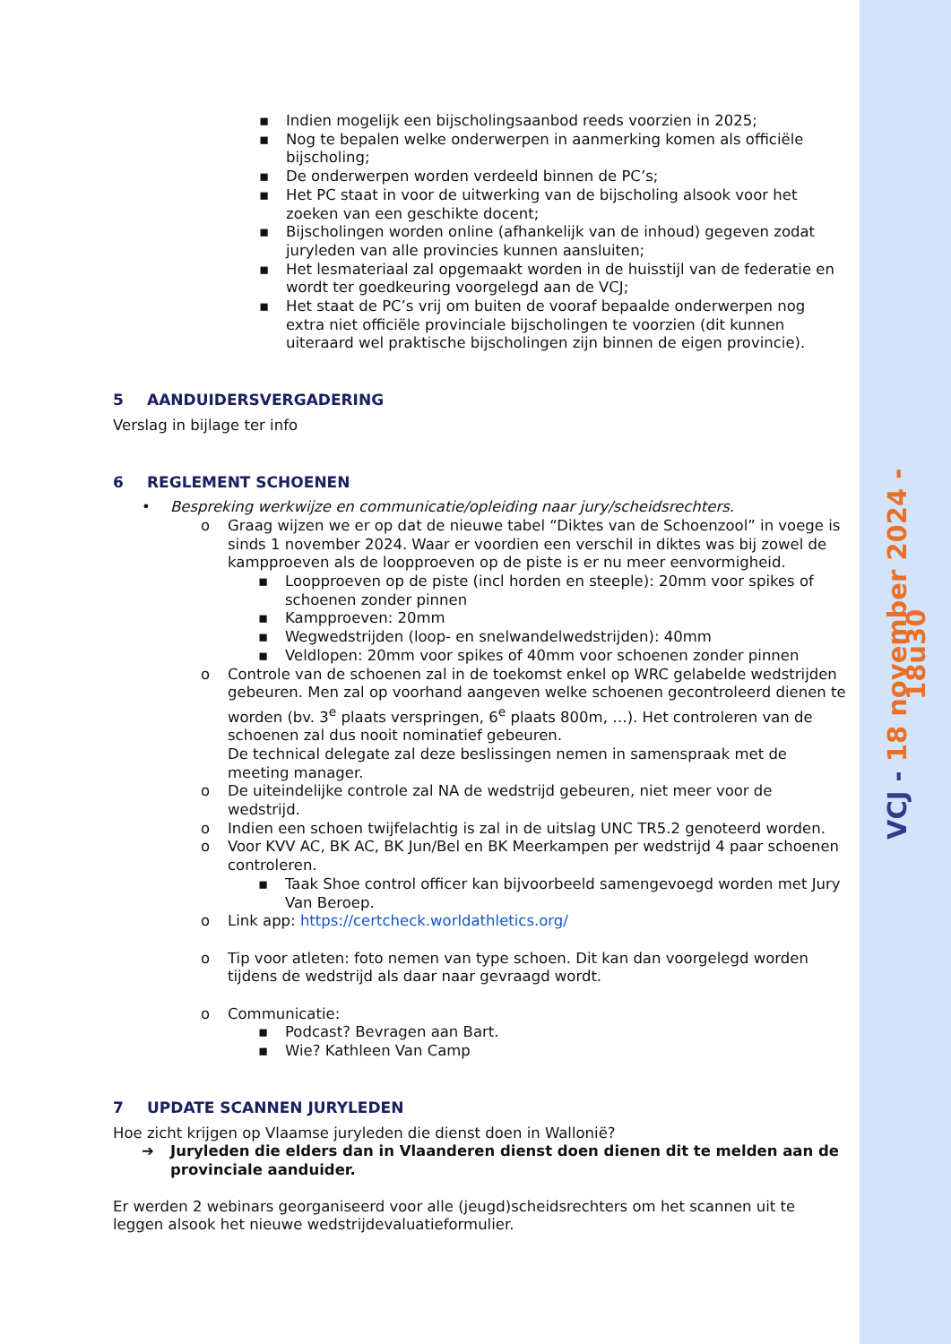VCJ - 18 november 2024 - 18u30
Indien mogelijk een bijscholingsaanbod reeds voorzien in 2025;
Nog te bepalen welke onderwerpen in aanmerking komen als officiële bijscholing;
De onderwerpen worden verdeeld binnen de PC’s;
Het PC staat in voor de uitwerking van de bijscholing alsook voor het zoeken van een geschikte docent;
Bijscholingen worden online (afhankelijk van de inhoud) gegeven zodat juryleden van alle provincies kunnen aansluiten;
Het lesmateriaal zal opgemaakt worden in de huisstijl van de federatie en wordt ter goedkeuring voorgelegd aan de VCJ;
Het staat de PC’s vrij om buiten de vooraf bepaalde onderwerpen nog extra niet officiële provinciale bijscholingen te voorzien (dit kunnen uiteraard wel praktische bijscholingen zijn binnen de eigen provincie).
5 AANDUIDERSVERGADERING
Verslag in bijlage ter info
6 REGLEMENT SCHOENEN
• Bespreking werkwijze en communicatie/opleiding naar jury/scheidsrechters.
o Graag wijzen we er op dat de nieuwe tabel “Diktes van de Schoenzool” in voege is sinds 1 november 2024. Waar er voordien een verschil in diktes was bij zowel de kampproeven als de loopproeven op de piste is er nu meer eenvormigheid.
Loopproeven op de piste (incl horden en steeple): 20mm voor spikes of schoenen zonder pinnen
Kampproeven: 20mm
Wegwedstrijden (loop- en snelwandelwedstrijden): 40mm
Veldlopen: 20mm voor spikes of 40mm voor schoenen zonder pinnen
o Controle van de schoenen zal in de toekomst enkel op WRC gelabelde wedstrijden gebeuren. Men zal op voorhand aangeven welke schoenen gecontroleerd dienen te worden (bv. 3<sup>e</sup> plaats verspringen, 6<sup>e</sup> plaats 800m, …). Het controleren van de schoenen zal dus nooit nominatief gebeuren.
De technical delegate zal deze beslissingen nemen in samenspraak met de meeting manager.
o De uiteindelijke controle zal NA de wedstrijd gebeuren, niet meer voor de wedstrijd.
o Indien een schoen twijfelachtig is zal in de uitslag UNC TR5.2 genoteerd worden.
o Voor KVV AC, BK AC, BK Jun/Bel en BK Meerkampen per wedstrijd 4 paar schoenen controleren.
Taak Shoe control officer kan bijvoorbeeld samengevoegd worden met Jury Van Beroep.
o Link app: https://certcheck.worldathletics.org/
o Tip voor atleten: foto nemen van type schoen. Dit kan dan voorgelegd worden tijdens de wedstrijd als daar naar gevraagd wordt.
o Communicatie:
Podcast? Bevragen aan Bart.
Wie? Kathleen Van Camp
7 UPDATE SCANNEN JURYLEDEN
Hoe zicht krijgen op Vlaamse juryleden die dienst doen in Wallonië?
➔ Juryleden die elders dan in Vlaanderen dienst doen dienen dit te melden aan de provinciale aanduider.
Er werden 2 webinars georganiseerd voor alle (jeugd)scheidsrechters om het scannen uit te leggen alsook het nieuwe wedstrijdevaluatieformulier.